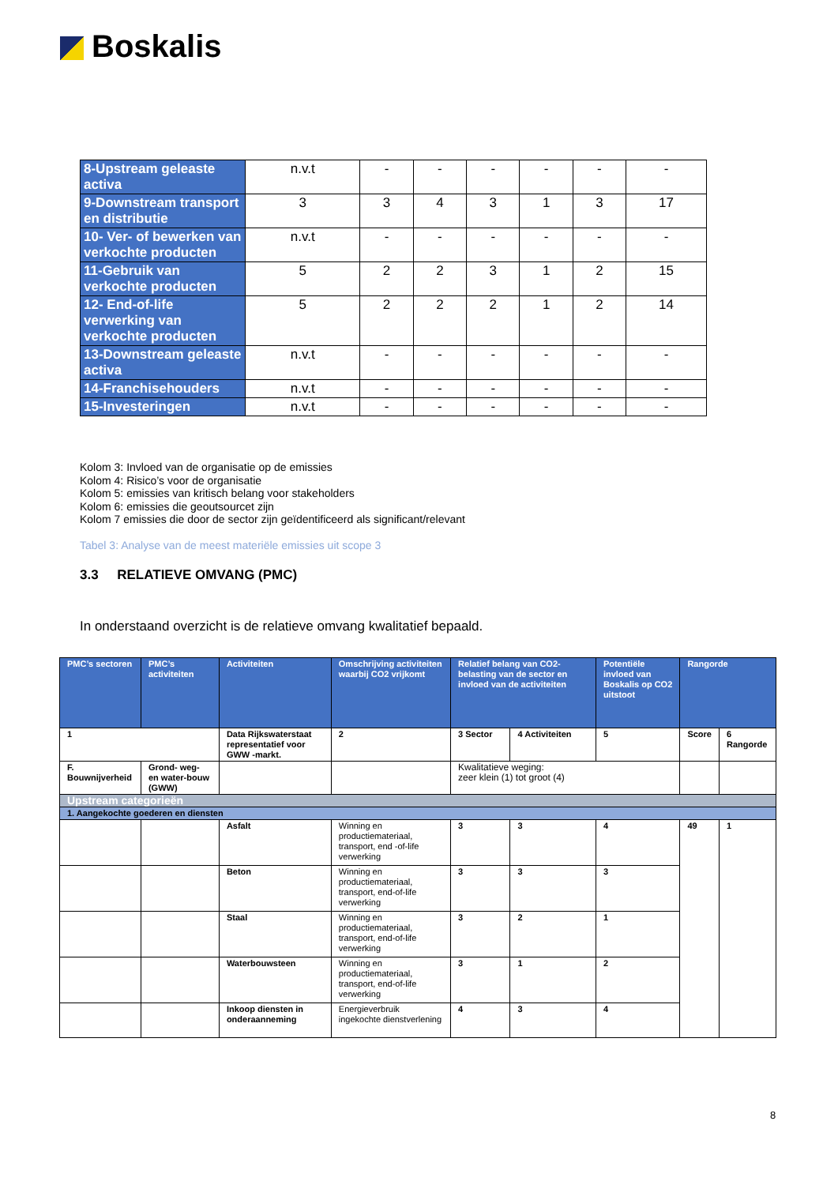Boskalis
| 8-Upstream geleaste activa | n.v.t | - | - | - | - | - | - |
| 9-Downstream transport en distributie | 3 | 3 | 4 | 3 | 1 | 3 | 17 |
| 10- Ver- of bewerken van verkochte producten | n.v.t | - | - | - | - | - | - |
| 11-Gebruik van verkochte producten | 5 | 2 | 2 | 3 | 1 | 2 | 15 |
| 12- End-of-life verwerking van verkochte producten | 5 | 2 | 2 | 2 | 1 | 2 | 14 |
| 13-Downstream geleaste activa | n.v.t | - | - | - | - | - | - |
| 14-Franchisehouders | n.v.t | - | - | - | - | - | - |
| 15-Investeringen | n.v.t | - | - | - | - | - | - |
Kolom 3: Invloed van de organisatie op de emissies
Kolom 4: Risico’s voor de organisatie
Kolom 5: emissies van kritisch belang voor stakeholders
Kolom 6: emissies die geoutsourcet zijn
Kolom 7 emissies die door de sector zijn geïdentificeerd als significant/relevant
Tabel 3: Analyse van de meest materiële emissies uit scope 3
3.3 RELATIEVE OMVANG (PMC)
In onderstaand overzicht is de relatieve omvang kwalitatief bepaald.
| PMC’s sectoren | PMC’s activiteiten | Activiteiten | Omschrijving activiteiten waarbij CO2 vrijkomt | Relatief belang van CO2-belasting van de sector en invloed van de activiteiten | | Potentiële invloed van Boskalis op CO2 uitstoot | Rangorde | |
| 1 | | Data Rijkswaterstaat representatief voor GWW -markt. | 2 | 3 Sector | 4 Activiteiten | 5 | Score | 6 Rangorde |
| F. Bouwnijverheid | Grond- weg- en water-bouw (GWW) | | | Kwalitatieve weging: zeer klein (1) tot groot (4) | | | | |
| Upstream categorieën | | | | | | | | |
| 1. Aangekochte goederen en diensten | | | | | | | | |
| | | Asfalt | Winning en productiemateriaal, transport, end -of-life verwerking | 3 | 3 | 4 | 49 | 1 |
| | | Beton | Winning en productiemateriaal, transport, end-of-life verwerking | 3 | 3 | 3 | | |
| | | Staal | Winning en productiemateriaal, transport, end-of-life verwerking | 3 | 2 | 1 | | |
| | | Waterbouwsteen | Winning en productiemateriaal, transport, end-of-life verwerking | 3 | 1 | 2 | | |
| | | Inkoop diensten in onderaanneming | Energieverbruik ingekochte dienstverlening | 4 | 3 | 4 | | |
8